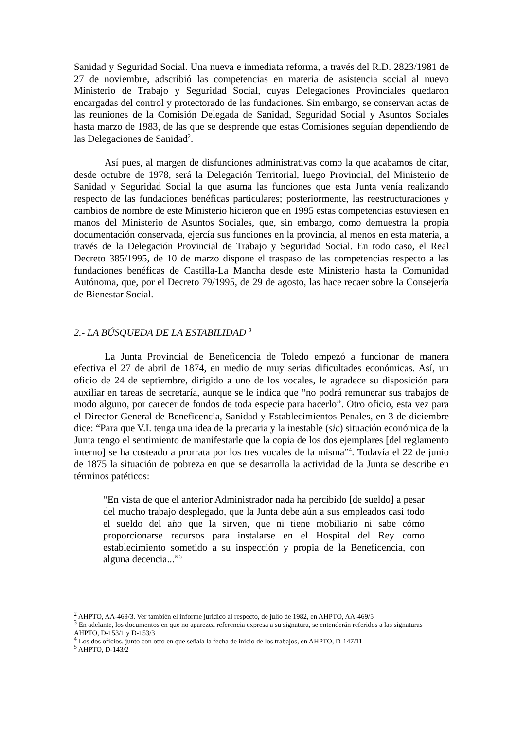Sanidad y Seguridad Social. Una nueva e inmediata reforma, a través del R.D. 2823/1981 de 27 de noviembre, adscribió las competencias en materia de asistencia social al nuevo Ministerio de Trabajo y Seguridad Social, cuyas Delegaciones Provinciales quedaron encargadas del control y protectorado de las fundaciones. Sin embargo, se conservan actas de las reuniones de la Comisión Delegada de Sanidad, Seguridad Social y Asuntos Sociales hasta marzo de 1983, de las que se desprende que estas Comisiones seguían dependiendo de las Delegaciones de Sanidad<sup>2</sup>.
Así pues, al margen de disfunciones administrativas como la que acabamos de citar, desde octubre de 1978, será la Delegación Territorial, luego Provincial, del Ministerio de Sanidad y Seguridad Social la que asuma las funciones que esta Junta venía realizando respecto de las fundaciones benéficas particulares; posteriormente, las reestructuraciones y cambios de nombre de este Ministerio hicieron que en 1995 estas competencias estuviesen en manos del Ministerio de Asuntos Sociales, que, sin embargo, como demuestra la propia documentación conservada, ejercía sus funciones en la provincia, al menos en esta materia, a través de la Delegación Provincial de Trabajo y Seguridad Social. En todo caso, el Real Decreto 385/1995, de 10 de marzo dispone el traspaso de las competencias respecto a las fundaciones benéficas de Castilla-La Mancha desde este Ministerio hasta la Comunidad Autónoma, que, por el Decreto 79/1995, de 29 de agosto, las hace recaer sobre la Consejería de Bienestar Social.
2.- LA BÚSQUEDA DE LA ESTABILIDAD <sup>3</sup>
La Junta Provincial de Beneficencia de Toledo empezó a funcionar de manera efectiva el 27 de abril de 1874, en medio de muy serias dificultades económicas. Así, un oficio de 24 de septiembre, dirigido a uno de los vocales, le agradece su disposición para auxiliar en tareas de secretaría, aunque se le indica que “no podrá remunerar sus trabajos de modo alguno, por carecer de fondos de toda especie para hacerlo”. Otro oficio, esta vez para el Director General de Beneficencia, Sanidad y Establecimientos Penales, en 3 de diciembre dice: “Para que V.I. tenga una idea de la precaria y la inestable (sic) situación económica de la Junta tengo el sentimiento de manifestarle que la copia de los dos ejemplares [del reglamento interno] se ha costeado a prorrata por los tres vocales de la misma”<sup>4</sup>. Todavía el 22 de junio de 1875 la situación de pobreza en que se desarrolla la actividad de la Junta se describe en términos patéticos:
“En vista de que el anterior Administrador nada ha percibido [de sueldo] a pesar del mucho trabajo desplegado, que la Junta debe aún a sus empleados casi todo el sueldo del año que la sirven, que ni tiene mobiliario ni sabe cómo proporcionarse recursos para instalarse en el Hospital del Rey como establecimiento sometido a su inspección y propia de la Beneficencia, con alguna decencia...”<sup>5</sup>
<sup>2</sup> AHPTO, AA-469/3. Ver también el informe jurídico al respecto, de julio de 1982, en AHPTO, AA-469/5
<sup>3</sup> En adelante, los documentos en que no aparezca referencia expresa a su signatura, se entenderán referidos a las signaturas AHPTO, D-153/1 y D-153/3
<sup>4</sup> Los dos oficios, junto con otro en que señala la fecha de inicio de los trabajos, en AHPTO, D-147/11
<sup>5</sup> AHPTO, D-143/2